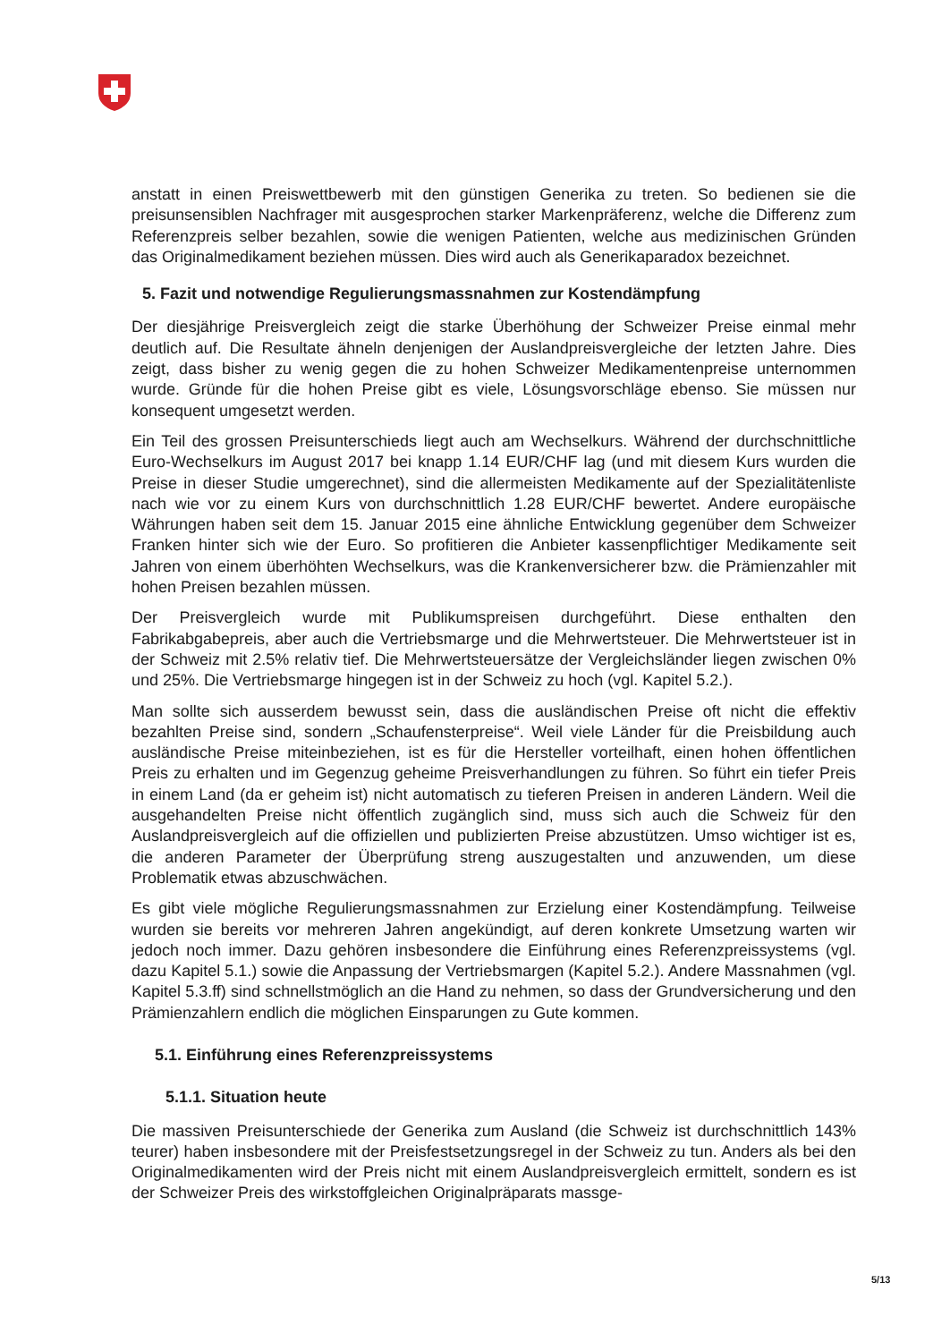anstatt in einen Preiswettbewerb mit den günstigen Generika zu treten. So bedienen sie die preisunsensiblen Nachfrager mit ausgesprochen starker Markenpräferenz, welche die Differenz zum Referenzpreis selber bezahlen, sowie die wenigen Patienten, welche aus medizinischen Gründen das Originalmedikament beziehen müssen. Dies wird auch als Generikaparadox bezeichnet.
5. Fazit und notwendige Regulierungsmassnahmen zur Kostendämpfung
Der diesjährige Preisvergleich zeigt die starke Überhöhung der Schweizer Preise einmal mehr deutlich auf. Die Resultate ähneln denjenigen der Auslandpreisvergleiche der letzten Jahre. Dies zeigt, dass bisher zu wenig gegen die zu hohen Schweizer Medikamentenpreise unternommen wurde. Gründe für die hohen Preise gibt es viele, Lösungsvorschläge ebenso. Sie müssen nur konsequent umgesetzt werden.
Ein Teil des grossen Preisunterschieds liegt auch am Wechselkurs. Während der durchschnittliche Euro-Wechselkurs im August 2017 bei knapp 1.14 EUR/CHF lag (und mit diesem Kurs wurden die Preise in dieser Studie umgerechnet), sind die allermeisten Medikamente auf der Spezialitätenliste nach wie vor zu einem Kurs von durchschnittlich 1.28 EUR/CHF bewertet. Andere europäische Währungen haben seit dem 15. Januar 2015 eine ähnliche Entwicklung gegenüber dem Schweizer Franken hinter sich wie der Euro. So profitieren die Anbieter kassenpflichtiger Medikamente seit Jahren von einem überhöhten Wechselkurs, was die Krankenversicherer bzw. die Prämienzahler mit hohen Preisen bezahlen müssen.
Der Preisvergleich wurde mit Publikumspreisen durchgeführt. Diese enthalten den Fabrikabgabepreis, aber auch die Vertriebsmarge und die Mehrwertsteuer. Die Mehrwertsteuer ist in der Schweiz mit 2.5% relativ tief. Die Mehrwertsteuersätze der Vergleichsländer liegen zwischen 0% und 25%. Die Vertriebsmarge hingegen ist in der Schweiz zu hoch (vgl. Kapitel 5.2.).
Man sollte sich ausserdem bewusst sein, dass die ausländischen Preise oft nicht die effektiv bezahlten Preise sind, sondern „Schaufensterpreise“. Weil viele Länder für die Preisbildung auch ausländische Preise miteinbeziehen, ist es für die Hersteller vorteilhaft, einen hohen öffentlichen Preis zu erhalten und im Gegenzug geheime Preisverhandlungen zu führen. So führt ein tiefer Preis in einem Land (da er geheim ist) nicht automatisch zu tieferen Preisen in anderen Ländern. Weil die ausgehandelten Preise nicht öffentlich zugänglich sind, muss sich auch die Schweiz für den Auslandpreisvergleich auf die offiziellen und publizierten Preise abzustützen. Umso wichtiger ist es, die anderen Parameter der Überprüfung streng auszugestalten und anzuwenden, um diese Problematik etwas abzuschwächen.
Es gibt viele mögliche Regulierungsmassnahmen zur Erzielung einer Kostendämpfung. Teilweise wurden sie bereits vor mehreren Jahren angekündigt, auf deren konkrete Umsetzung warten wir jedoch noch immer. Dazu gehören insbesondere die Einführung eines Referenzpreissystems (vgl. dazu Kapitel 5.1.) sowie die Anpassung der Vertriebsmargen (Kapitel 5.2.). Andere Massnahmen (vgl. Kapitel 5.3.ff) sind schnellstmöglich an die Hand zu nehmen, so dass der Grundversicherung und den Prämienzahlern endlich die möglichen Einsparungen zu Gute kommen.
5.1. Einführung eines Referenzpreissystems
5.1.1. Situation heute
Die massiven Preisunterschiede der Generika zum Ausland (die Schweiz ist durchschnittlich 143% teurer) haben insbesondere mit der Preisfestsetzungsregel in der Schweiz zu tun. Anders als bei den Originalmedikamenten wird der Preis nicht mit einem Auslandpreisvergleich ermittelt, sondern es ist der Schweizer Preis des wirkstoffgleichen Originalpräparats massge-
5/13